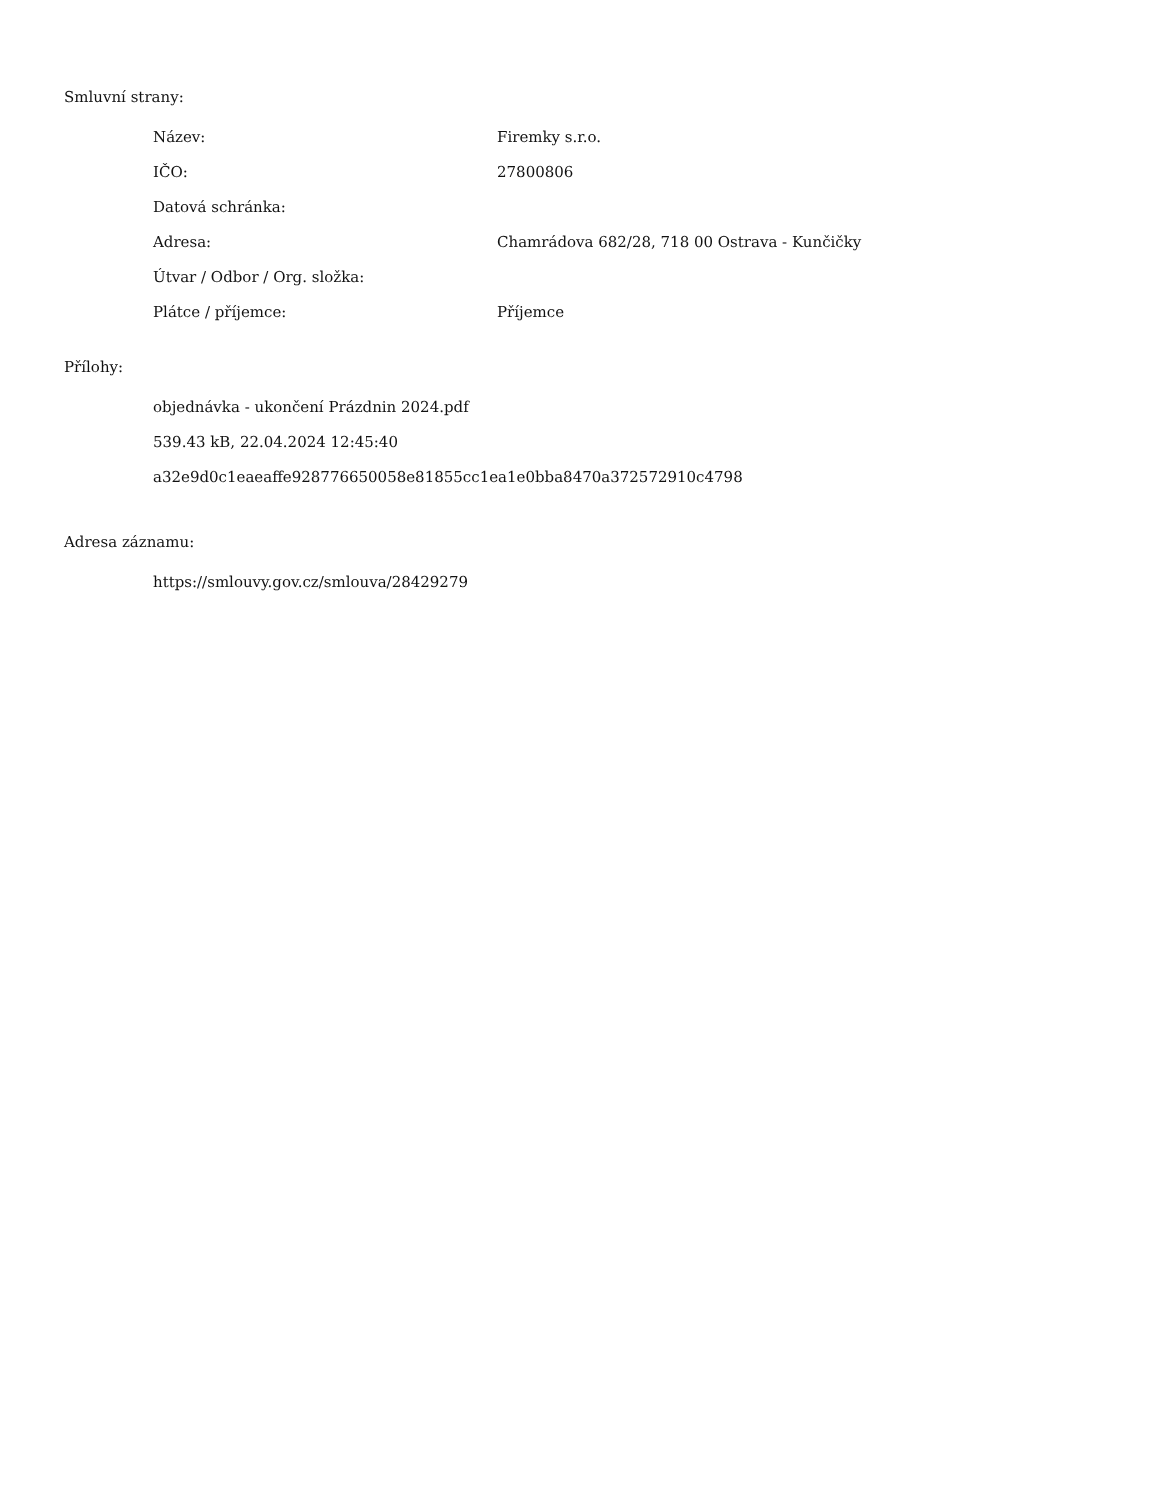Smluvní strany:
| Název: | Firemky s.r.o. |
| IČO: | 27800806 |
| Datová schránka: | |
| Adresa: | Chamrádova 682/28, 718 00 Ostrava - Kunčičky |
| Útvar / Odbor / Org. složka: | |
| Plátce / příjemce: | Příjemce |
Přílohy:
objednávka - ukončení Prázdnin 2024.pdf
539.43 kB, 22.04.2024 12:45:40
a32e9d0c1eaeaffe928776650058e81855cc1ea1e0bba8470a372572910c4798
Adresa záznamu:
https://smlouvy.gov.cz/smlouva/28429279